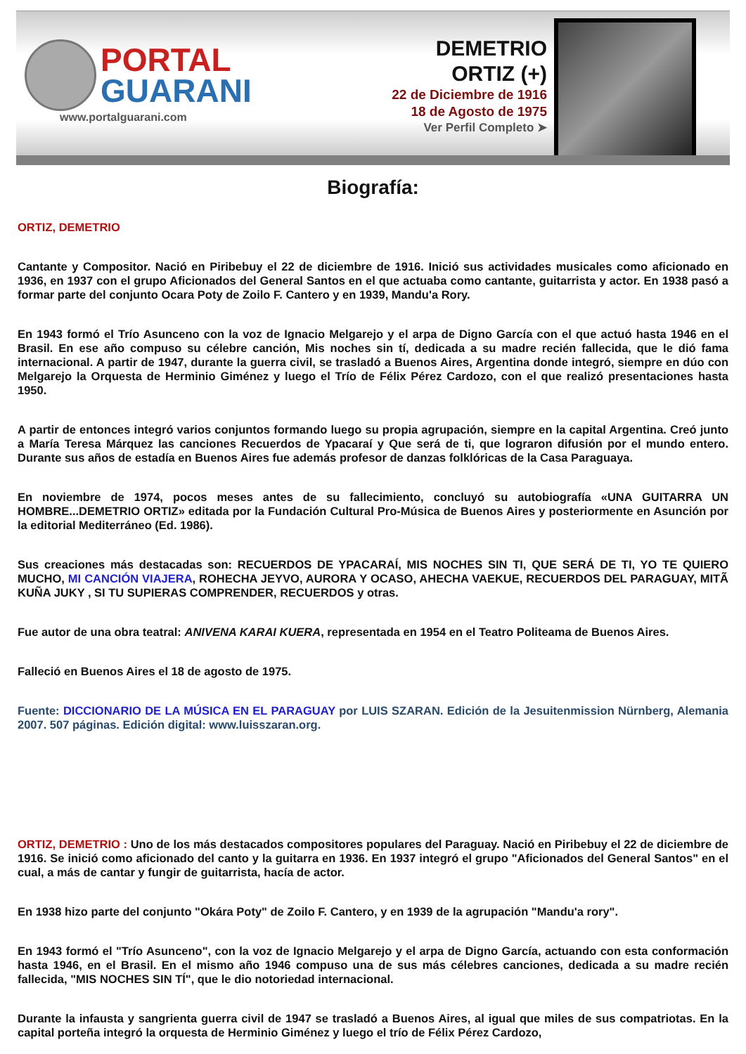PORTAL
GUARANI
www.portalguarani.com
DEMETRIO
ORTIZ (+)
22 de Diciembre de 1916
18 de Agosto de 1975
Ver Perfil Completo ➤
Biografía:
ORTIZ, DEMETRIO
Cantante y Compositor. Nació en Piribebuy el 22 de diciembre de 1916. Inició sus actividades musicales como aficionado en 1936, en 1937 con el grupo Aficionados del General Santos en el que actuaba como cantante, guitarrista y actor. En 1938 pasó a formar parte del conjunto Ocara Poty de Zoilo F. Cantero y en 1939, Mandu'a Rory.
En 1943 formó el Trío Asunceno con la voz de Ignacio Melgarejo y el arpa de Digno García con el que actuó hasta 1946 en el Brasil. En ese año compuso su célebre canción, Mis noches sin tí, dedicada a su madre recién fallecida, que le dió fama internacional. A partir de 1947, durante la guerra civil, se trasladó a Buenos Aires, Argentina donde integró, siempre en dúo con Melgarejo la Orquesta de Herminio Giménez y luego el Trío de Félix Pérez Cardozo, con el que realizó presentaciones hasta 1950.
A partir de entonces integró varios conjuntos formando luego su propia agrupación, siempre en la capital Argentina. Creó junto a María Teresa Márquez las canciones Recuerdos de Ypacaraí y Que será de ti, que lograron difusión por el mundo entero. Durante sus años de estadía en Buenos Aires fue además profesor de danzas folklóricas de la Casa Paraguaya.
En noviembre de 1974, pocos meses antes de su fallecimiento, concluyó su autobiografía «UNA GUITARRA UN HOMBRE...DEMETRIO ORTIZ» editada por la Fundación Cultural Pro-Música de Buenos Aires y posteriormente en Asunción por la editorial Mediterráneo (Ed. 1986).
Sus creaciones más destacadas son: RECUERDOS DE YPACARAÍ, MIS NOCHES SIN TI, QUE SERÁ DE TI, YO TE QUIERO MUCHO, MI CANCIÓN VIAJERA, ROHECHA JEYVO, AURORA Y OCASO, AHECHA VAEKUE, RECUERDOS DEL PARAGUAY, MITÃ KUÑA JUKY , SI TU SUPIERAS COMPRENDER, RECUERDOS y otras.
Fue autor de una obra teatral: ANIVENA KARAI KUERA, representada en 1954 en el Teatro Politeama de Buenos Aires.
Falleció en Buenos Aires el 18 de agosto de 1975.
Fuente: DICCIONARIO DE LA MÚSICA EN EL PARAGUAY por LUIS SZARAN. Edición de la Jesuitenmission Nürnberg, Alemania 2007. 507 páginas. Edición digital: www.luisszaran.org.
ORTIZ, DEMETRIO : Uno de los más destacados compositores populares del Paraguay. Nació en Piribebuy el 22 de diciembre de 1916. Se inició como aficionado del canto y la guitarra en 1936. En 1937 integró el grupo "Aficionados del General Santos" en el cual, a más de cantar y fungir de guitarrista, hacía de actor.
En 1938 hizo parte del conjunto "Okára Poty" de Zoilo F. Cantero, y en 1939 de la agrupación "Mandu'a rory".
En 1943 formó el "Trío Asunceno", con la voz de Ignacio Melgarejo y el arpa de Digno García, actuando con esta conformación hasta 1946, en el Brasil. En el mismo año 1946 compuso una de sus más célebres canciones, dedicada a su madre recién fallecida, "MIS NOCHES SIN TÍ", que le dio notoriedad internacional.
Durante la infausta y sangrienta guerra civil de 1947 se trasladó a Buenos Aires, al igual que miles de sus compatriotas. En la capital porteña integró la orquesta de Herminio Giménez y luego el trío de Félix Pérez Cardozo,